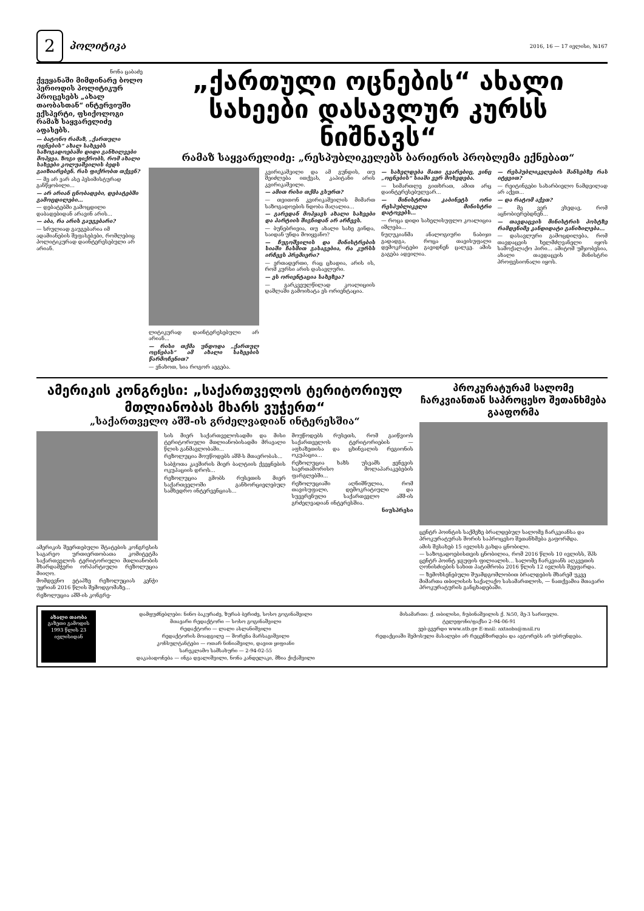2
პოლიტიკა
2016, 16 — 17 ივლისი, №167
ნონა ცაბაძე
ქვეყანაში მიმდინარე ბოლო პერიოდის პოლიტიკურ პროცესებს „ახალ თაობასთან“ ინტერვიუში ექსპერტი, ფსიქოლოგი რამაზ საყვარელიძე აფასებს.
— ბატონო რამაზ, „ქართული ოცნების“ ახალ სახეებს საზოგადოებაში დიდი განხილვები მოჰყვა. ზოგი ფიქრობს, რომ ახალი სახეები კოლუაშვილის ბედს გაიზიარებენ. რას ფიქრობთ თქვენ?
— მე არ ვარ ასე პესიმისტურად განწყობილი...
— არ არიან ცნობადები, დებატებში გამოცდილები...
— დებატებში გამოცდილი დაბადებიდან არავინ არის...
— აბა, რა არის გაუგებარი?
— სრულიად გაუგებარია იმ ადამიანების შეფასებები, რომლებიც პოლიტიკურად დაინტერესებული არ არიან.
„ქართული ოცნების“ ახალი სახეები დასავლურ კურსს ნიშნავს“
რამაზ საყვარელიძე: „რესპუბლიკელებს ბარიერის პრობლემა ექნებათ“
ლიტიკურად დაინტერესებული არ არიან...
— რისი თქმა უნდოდა „ქართულ ოცნებას“ ამ ახალი სახეების წარმოჩენით?
— ვნახოთ, სია როგორ აეგება.
კვირიკაშვილი და ამ გუნდის, თუ შეიძლება ითქვას, კაპიტანი არის კვირიკაშვილი.
— ამით რისი თქმა გსურთ?
— თვითონ კვირიკაშვილის მიმართ საზოგადოების ნდობა მაღალია...
— გარედან მოჰყავს ახალი სახეები და პარტიის შიგნიდან არ არჩევს.
— ბუნებრივია, თუ ახალი სახე გინდა, საიდან უნდა მოიყვანო?
— ჩუგოშვილის და მინისტრების სიაში ჩასმით გასაგებია, რა კურსს ირჩევს პრემიერი?
— ერთადერთი, რაც ცხადია, არის ის, რომ კურსი არის დასავლური.
— ეს ორიენტაცია სახეზეა?
— გარკვეულწილად კოალიციის დაშლაში გამოიხატა ეს ორიენტაცია.
— სახელდება მათი გვარებიც, ვინც „ოცნების“ სიაში ვერ მოხვდება.
— სიმართლე გითხრათ, ამით არც დაინტერესებულვარ...
— მინისტრთა კაბინეტს ორი რესპუბლიკელი მინისტრი დატოვებს...
— როცა დიდი სახელისუფლო კოალიცია იშლება...
ნუღუკიანმა ანალოგიური ნაბიჯი გადადგა, როცა თავისუფალი დემოკრატები გავიდნენ ცალკე. ამის გაგება ადვილია.
— რესპუბლიკელების შანსებზე რას იტყვით?
— რეიტინგები სახარბიელო ნამდვილად არ აქვთ...
— და რატომ აქვთ?
— მე ვერ ვხედავ, რომ აცნობიერებდნენ...
— თავდაცვის მინისტრის პოსტზე რამდენიმე კანდიდატი განიხილება...
— დასავლური გამოცდილება, რომ თავდაცვის ხელმძღვანელი იყოს სამოქალაქო პირი... ამიტომ უმჯობესია, ახალი თავდაცვის მინისტრი პროფესიონალი იყოს.
ამერიკის კონგრესი: „საქართველოს ტერიტორიულ მთლიანობას მხარს ვუჭერთ“
„საქართველო აშშ-ის გრძელვადიან ინტერესშია“
ამერიკის შეერთებული შტატების კონგრესის საგარეო ურთიერთობათა კომიტეტმა საქართველოს ტერიტორიული მთლიანობის მხარდამჭერი ორპარტიული რეზოლუცია მიიღო.
მომდევნო ეტაპზე რეზოლუციას კენჭი უყრიან 2016 წლის შემოდგომაზე...
რეზოლუცია აშშ-ის კონგრე-
სის მიერ საქართველოსადმი და მისი ტერიტორიული მთლიანობისადმი მრავალი წლის განმავლობაში...
რეზოლუცია მოუწოდებს აშშ-ს მთავრობას...
საბჭოთა კავშირის მიერ ბალტიის ქვეყნების ოკუპაციის დროს...
რეზოლუცია გმობს რუსეთის მიერ საქართველოში განხორციელებულ სამხედრო ინტერვენციას...
მოუწოდებს რუსეთს, რომ გაიწვიოს საქართველოს ტერიტორიების — აფხაზეთისა და ცხინვალის რეგიონის ოკუპაცია...
რეზოლუცია ხაზს უსვამს ჟენევის საერთაშორისო მოლაპარაკებების ფარგლებში...
რეზოლუციაში აღნიშნულია, რომ თავისუფალი, დემოკრატიული და სუვერენული საქართველო აშშ-ის გრძელვადიან ინტერესშია.
ნიუსპრესი
პროკურატურამ სალომე ჩარკვიანთან საპროცესო შეთანხმება გააფორმა
ცენტრ პოინტის საქმეზე ბრალდებულ სალომე ჩარკვიანსა და პროკურატურას შორის საპროცესო შეთანხმება გაფორმდა.
ამის შესახებ 15 ივლისს გახდა ცნობილი.
— საზოგადოებისთვის ცნობილია, რომ 2016 წლის 10 ივლისს, შპს ცენტრ პოინტ ჯგუფის ფილიალის... სალომე ჩარკვიანს აღკვეთის ღონისძიების სახით პატიმრობა 2016 წლის 12 ივლისს შეეფარდა.
— ზემოხსენებული შუამდგომლობით ბრალდების მხარემ უკვე მიმართა თბილისის საქალაქო სასამართლოს, — ნათქვამია მთავარი პროკურატურის განცხადებაში.
ახალი თაობა
გაზეთი გამოდის 1993 წლის 23 ივლისიდან
დამფუძნებლები: ნინო ბაკურაძე, ზურაბ ბერიძე, სოსო გოგინაშვილი
მთავარი რედაქტორი — სოსო გოგინაშვილი
რედაქტორი — ლალი ასლანიშვილი
რედაქტორის მოადგილე — შორენა მარსაგიშვილი
კონსულტანტები — ოთარ ნინიაშვილი, დავით ყიფიანი
სარეკლამო სამსახური — 2-94-02-55
დაკაბადონება — ინგა დვალიშვილი, ნონა კანდელაკი, მზია ქიქაშვილი
მისამართი: ქ. თბილისი, ჩუბინაშვილის ქ. №50, მე-3 სართული.
ტელეფონი/ფაქსი 2–94-06-91
ვებ-გვერდი www.atb.ge E-mail: axtaoba@mail.ru
რედაქციაში შემოსული მასალები არ რეცენზირდება და ავტორებს არ უბრუნდება.